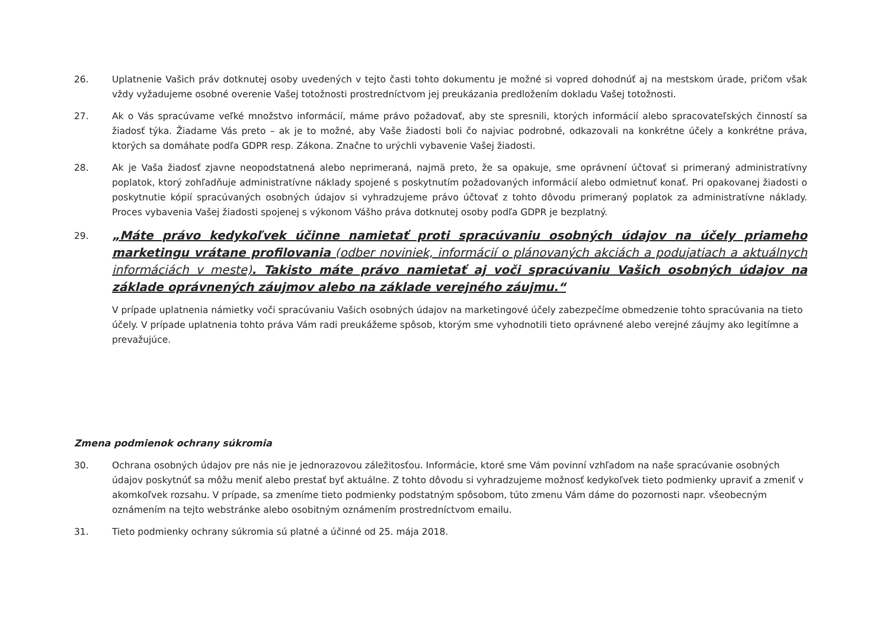26. Uplatnenie Vašich práv dotknutej osoby uvedených v tejto časti tohto dokumentu je možné si vopred dohodnúť aj na mestskom úrade, pričom však vždy vyžadujeme osobné overenie Vašej totožnosti prostredníctvom jej preukázania predložením dokladu Vašej totožnosti.
27. Ak o Vás spracúvame veľké množstvo informácií, máme právo požadovať, aby ste spresnili, ktorých informácií alebo spracovateľských činností sa žiadosť týka. Žiadame Vás preto – ak je to možné, aby Vaše žiadosti boli čo najviac podrobné, odkazovali na konkrétne účely a konkrétne práva, ktorých sa domáhate podľa GDPR resp. Zákona. Značne to urýchli vybavenie Vašej žiadosti.
28. Ak je Vaša žiadosť zjavne neopodstatnená alebo neprimeraná, najmä preto, že sa opakuje, sme oprávnení účtovať si primeraný administratívny poplatok, ktorý zohľadňuje administratívne náklady spojené s poskytnutím požadovaných informácií alebo odmietnuť konať. Pri opakovanej žiadosti o poskytnutie kópií spracúvaných osobných údajov si vyhradzujeme právo účtovať z tohto dôvodu primeraný poplatok za administratívne náklady. Proces vybavenia Vašej žiadosti spojenej s výkonom Vášho práva dotknutej osoby podľa GDPR je bezplatný.
29.
„Máte právo kedykoľvek účinne namietať proti spracúvaniu osobných údajov na účely priameho marketingu vrátane profilovania (odber noviniek, informácií o plánovaných akciách a podujatiach a aktuálnych informáciách v meste). Takisto máte právo namietať aj voči spracúvaniu Vašich osobných údajov na základe oprávnených záujmov alebo na základe verejného záujmu.“
V prípade uplatnenia námietky voči spracúvaniu Vašich osobných údajov na marketingové účely zabezpečíme obmedzenie tohto spracúvania na tieto účely. V prípade uplatnenia tohto práva Vám radi preukážeme spôsob, ktorým sme vyhodnotili tieto oprávnené alebo verejné záujmy ako legitímne a prevažujúce.
Zmena podmienok ochrany súkromia
30. Ochrana osobných údajov pre nás nie je jednorazovou záležitosťou. Informácie, ktoré sme Vám povinní vzhľadom na naše spracúvanie osobných údajov poskytnúť sa môžu meniť alebo prestať byť aktuálne. Z tohto dôvodu si vyhradzujeme možnosť kedykoľvek tieto podmienky upraviť a zmeniť v akomkoľvek rozsahu. V prípade, sa zmeníme tieto podmienky podstatným spôsobom, túto zmenu Vám dáme do pozornosti napr. všeobecným oznámením na tejto webstránke alebo osobitným oznámením prostredníctvom emailu.
31. Tieto podmienky ochrany súkromia sú platné a účinné od 25. mája 2018.